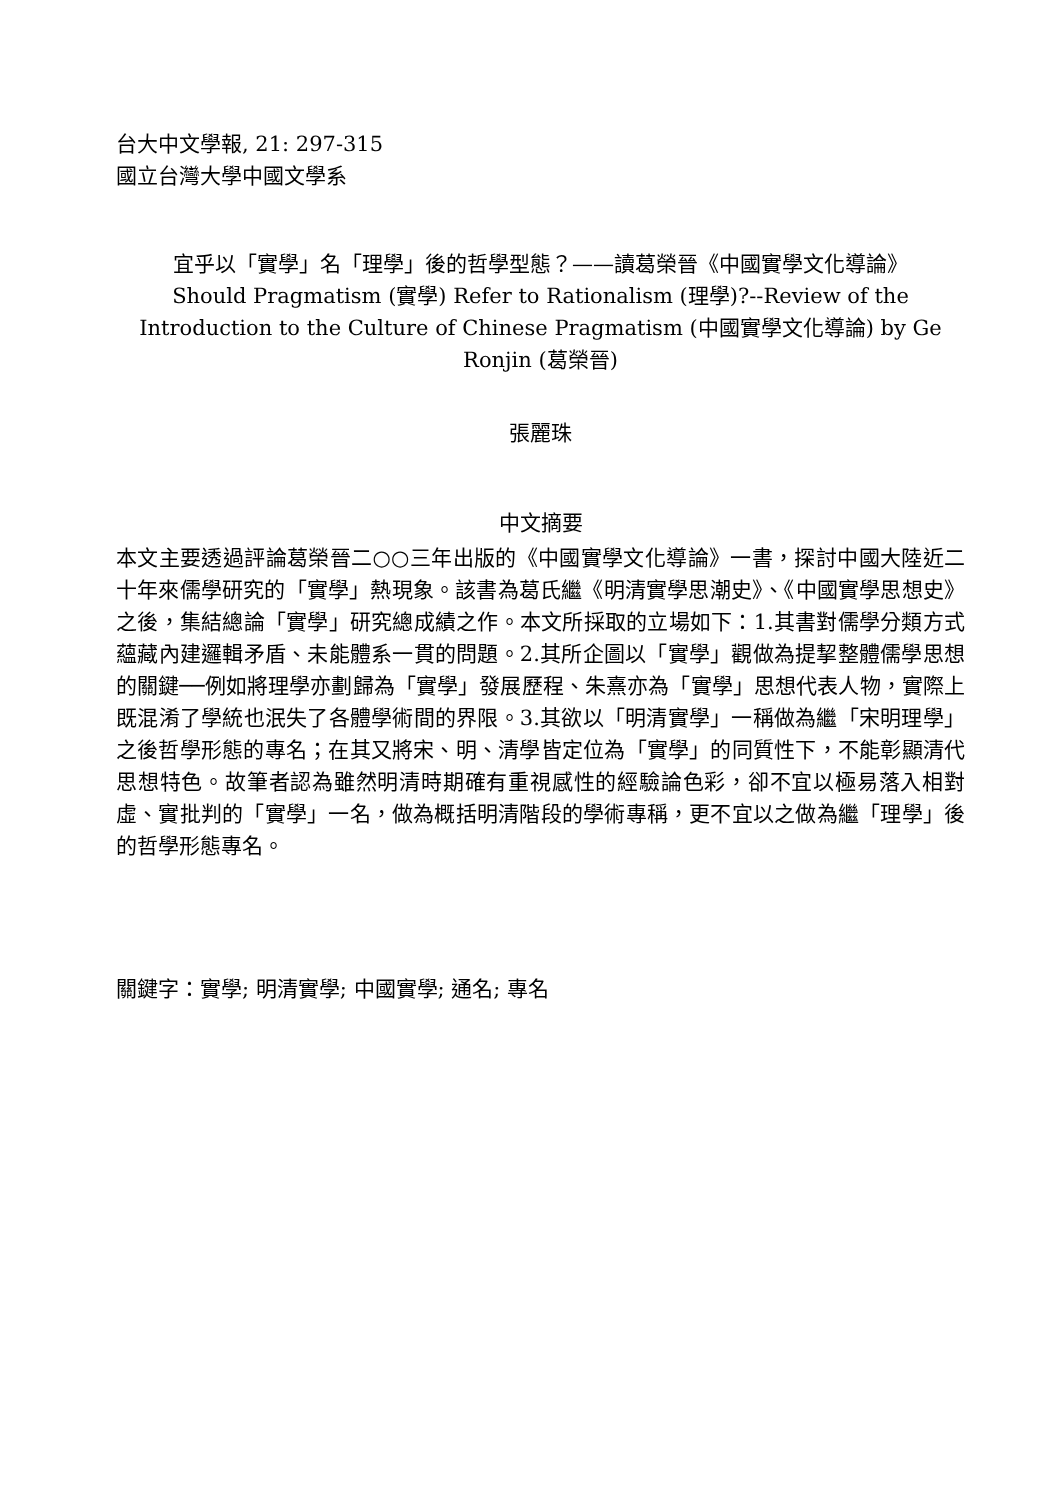台大中文學報, 21: 297-315
國立台灣大學中國文學系
宜乎以「實學」名「理學」後的哲學型態？——讀葛榮晉《中國實學文化導論》
Should Pragmatism (實學) Refer to Rationalism (理學)?--Review of the Introduction to the Culture of Chinese Pragmatism (中國實學文化導論) by Ge Ronjin (葛榮晉)
張麗珠
中文摘要
本文主要透過評論葛榮晉二○○三年出版的《中國實學文化導論》一書，探討中國大陸近二十年來儒學研究的「實學」熱現象。該書為葛氏繼《明清實學思潮史》、《中國實學思想史》之後，集結總論「實學」研究總成績之作。本文所採取的立場如下：1.其書對儒學分類方式蘊藏內建邏輯矛盾、未能體系一貫的問題。2.其所企圖以「實學」觀做為提挈整體儒學思想的關鍵──例如將理學亦劃歸為「實學」發展歷程、朱熹亦為「實學」思想代表人物，實際上既混淆了學統也泯失了各體學術間的界限。3.其欲以「明清實學」一稱做為繼「宋明理學」之後哲學形態的專名；在其又將宋、明、清學皆定位為「實學」的同質性下，不能彰顯清代思想特色。故筆者認為雖然明清時期確有重視感性的經驗論色彩，卻不宜以極易落入相對虛、實批判的「實學」一名，做為概括明清階段的學術專稱，更不宜以之做為繼「理學」後的哲學形態專名。
關鍵字：實學; 明清實學; 中國實學; 通名; 專名